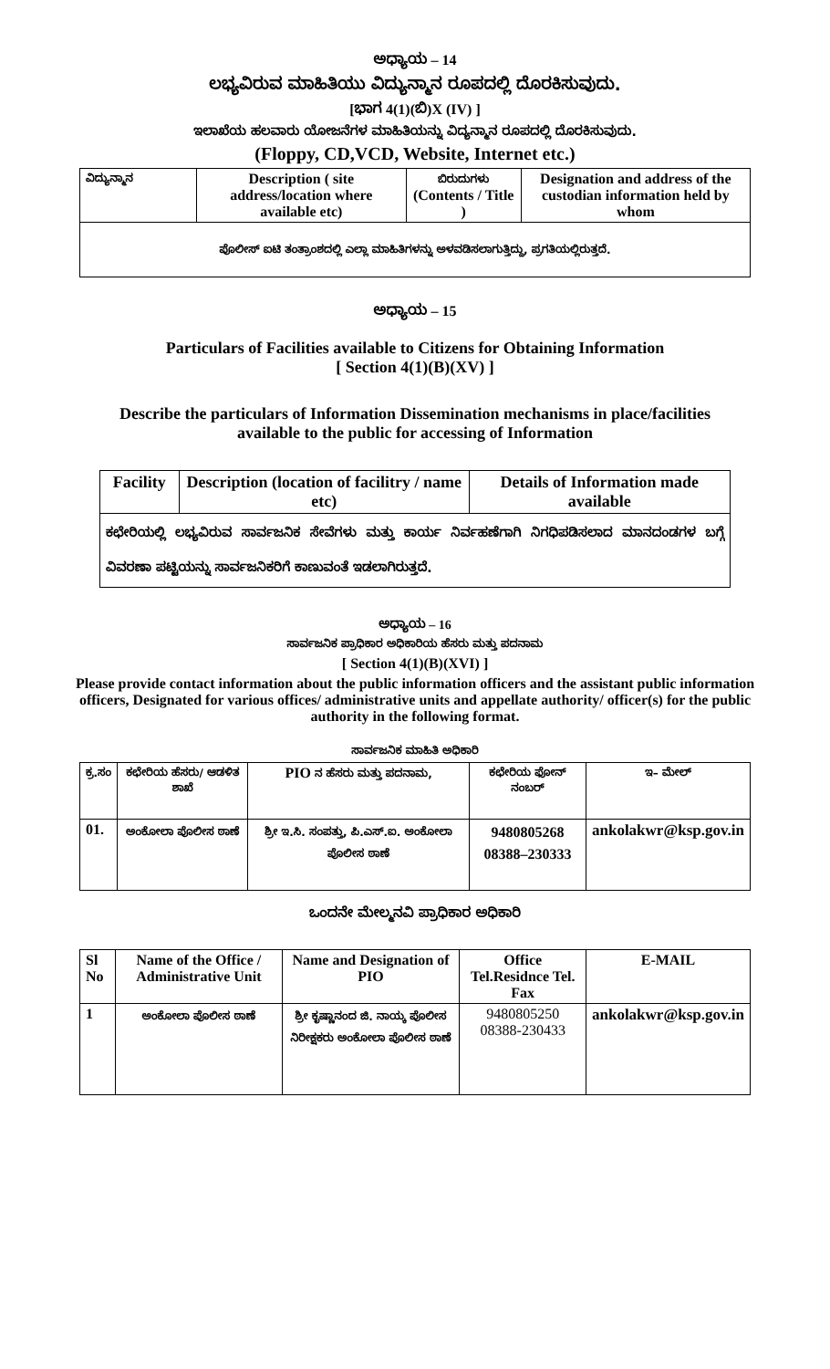ಅಧ್ಯಾಯ – 14
ಲಭ್ಯವಿರುವ ಮಾಹಿತಿಯು ವಿದ್ಯುನ್ಮಾನ ರೂಪದಲ್ಲಿ ದೊರಕಿಸುವುದು.
[ಭಾಗ 4(1)(ಬಿ)X (IV) ]
ಇಲಾಖೆಯ ಹಲವಾರು ಯೋಜನೆಗಳ ಮಾಹಿತಿಯನ್ನು ವಿದ್ಯನ್ಮಾನ ರೂಪದಲ್ಲಿ ದೊರಕಿಸುವುದು.
(Floppy, CD,VCD, Website, Internet etc.)
| ವಿದ್ಯುನ್ಮಾನ | Description ( site address/location where available etc) | ಬಿರುದುಗಳು (Contents / Title ) | Designation and address of the custodian information held by whom |
| --- | --- | --- | --- |
| ಪೊಲೀಸ್ ಐಟಿ ತಂತ್ರಾಂಶದಲ್ಲಿ ಎಲ್ಲಾ ಮಾಹಿತಿಗಳನ್ನು ಅಳವಡಿಸಲಾಗುತ್ತಿದ್ದು, ಪ್ರಗತಿಯಲ್ಲಿರುತ್ತದೆ. | | | |
ಅಧ್ಯಾಯ – 15
Particulars of Facilities available to Citizens for Obtaining Information
[ Section 4(1)(B)(XV) ]
Describe the particulars of Information Dissemination mechanisms in place/facilities available to the public for accessing of Information
| Facility | Description (location of facilitry / name etc) | Details of Information made available |
| --- | --- | --- |
| ಕಛೇರಿಯಲ್ಲಿ ಲಭ್ಯವಿರುವ ಸಾರ್ವಜನಿಕ ಸೇವೆಗಳು ಮತ್ತು ಕಾರ್ಯ ನಿರ್ವಹಣೆಗಾಗಿ ನಿಗಧಿಪಡಿಸಲಾದ ಮಾನದಂಡಗಳ ಬಗ್ಗೆ ವಿವರಣಾ ಪಟ್ಟಿಯನ್ನು ಸಾರ್ವಜನಿಕರಿಗೆ ಕಾಣುವಂತೆ ಇಡಲಾಗಿರುತ್ತದೆ. | | |
ಅಧ್ಯಾಯ – 16
ಸಾರ್ವಜನಿಕ ಪ್ರಾಧಿಕಾರ ಅಧಿಕಾರಿಯ ಹೆಸರು ಮತ್ತು ಪದನಾಮ
[ Section 4(1)(B)(XVI) ]
Please provide contact information about the public information officers and the assistant public information officers, Designated for various offices/ administrative units and appellate authority/ officer(s) for the public authority in the following format.
ಸಾರ್ವಜನಿಕ ಮಾಹಿತಿ ಅಧಿಕಾರಿ
| ಕ್ರ.ಸಂ | ಕಛೇರಿಯ ಹೆಸರು/ ಆಡಳಿತ ಶಾಖೆ | PIO ನ ಹೆಸರು ಮತ್ತು ಪದನಾಮ, | ಕಛೇರಿಯ ಫೋನ್ ನಂಬರ್ | ಇ– ಮೇಲ್ |
| --- | --- | --- | --- | --- |
| 01. | ಅಂಕೋಲಾ ಪೊಲೀಸ ಠಾಣೆ | ಶ್ರೀ ಇ.ಸಿ. ಸಂಪತ್ತು, ಪಿ.ಎಸ್.ಐ. ಅಂಕೋಲಾ ಪೊಲೀಸ ಠಾಣೆ | 9480805268 08388–230333 | ankolakwr@ksp.gov.in |
ಒಂದನೇ ಮೇಲ್ಮನವಿ ಪ್ರಾಧಿಕಾರ ಅಧಿಕಾರಿ
| Sl No | Name of the Office / Administrative Unit | Name and Designation of PIO | Office Tel.Residnce Tel. Fax | E-MAIL |
| --- | --- | --- | --- | --- |
| 1 | ಅಂಕೋಲಾ ಪೊಲೀಸ ಠಾಣೆ | ಶ್ರೀ ಕೃಷ್ಣಾನಂದ ಜಿ. ನಾಯ್ಕ ಪೊಲೀಸ ನಿರೀಕ್ಷಕರು ಅಂಕೋಲಾ ಪೊಲೀಸ ಠಾಣೆ | 9480805250 08388-230433 | ankolakwr@ksp.gov.in |